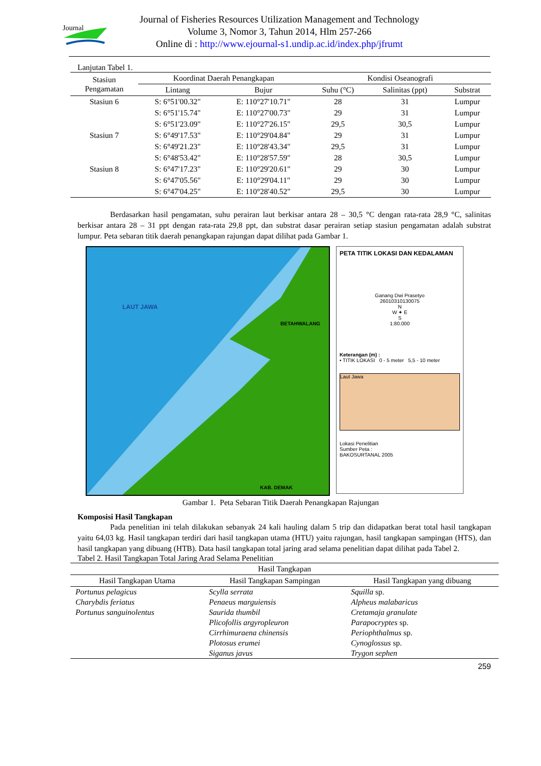Journal
Journal of Fisheries Resources Utilization Management and Technology
Volume 3, Nomor 3, Tahun 2014, Hlm 257-266
Online di : http://www.ejournal-s1.undip.ac.id/index.php/jfrumt
Lanjutan Tabel 1.
| Stasiun Pengamatan | Koordinat Daerah Penangkapan | | Kondisi Oseanografi | | |
| --- | --- | --- | --- | --- | --- |
| | Lintang | Bujur | Suhu (°C) | Salinitas (ppt) | Substrat |
| Stasiun 6 | S: 6°51'00.32" | E: 110°27'10.71" | 28 | 31 | Lumpur |
| | S: 6°51'15.74" | E: 110°27'00.73" | 29 | 31 | Lumpur |
| | S: 6°51'23.09" | E: 110°27'26.15" | 29,5 | 30,5 | Lumpur |
| Stasiun 7 | S: 6°49'17.53" | E: 110°29'04.84" | 29 | 31 | Lumpur |
| | S: 6°49'21.23" | E: 110°28'43.34" | 29,5 | 31 | Lumpur |
| | S: 6°48'53.42" | E: 110°28'57.59" | 28 | 30,5 | Lumpur |
| Stasiun 8 | S: 6°47'17.23" | E: 110°29'20.61" | 29 | 30 | Lumpur |
| | S: 6°47'05.56" | E: 110°29'04.11" | 29 | 30 | Lumpur |
| | S: 6°47'04.25" | E: 110°28'40.52" | 29,5 | 30 | Lumpur |
Berdasarkan hasil pengamatan, suhu perairan laut berkisar antara 28 – 30,5 °C dengan rata-rata 28,9 °C, salinitas berkisar antara 28 – 31 ppt dengan rata-rata 29,8 ppt, dan substrat dasar perairan setiap stasiun pengamatan adalah substrat lumpur. Peta sebaran titik daerah penangkapan rajungan dapat dilihat pada Gambar 1.
LAUT JAWA
BETAHWALANG
KAB. DEMAK
PETA TITIK LOKASI DAN KEDALAMAN
Ganang Dwi Prasetyo
26010310130075
N
W ✦ E
S
1:80.000
Keterangan (m) :
• TITIK LOKASI 0 - 5 meter 5,5 - 10 meter
Laut Jawa
Lokasi Penelitian
Sumber Peta :
BAKOSURTANAL 2005
Gambar 1. Peta Sebaran Titik Daerah Penangkapan Rajungan
Komposisi Hasil Tangkapan
Pada penelitian ini telah dilakukan sebanyak 24 kali hauling dalam 5 trip dan didapatkan berat total hasil tangkapan yaitu 64,03 kg. Hasil tangkapan terdiri dari hasil tangkapan utama (HTU) yaitu rajungan, hasil tangkapan sampingan (HTS), dan hasil tangkapan yang dibuang (HTB). Data hasil tangkapan total jaring arad selama penelitian dapat dilihat pada Tabel 2.
Tabel 2. Hasil Tangkapan Total Jaring Arad Selama Penelitian
| Hasil Tangkapan | | |
| --- | --- | --- |
| Hasil Tangkapan Utama | Hasil Tangkapan Sampingan | Hasil Tangkapan yang dibuang |
| Portunus pelagicus | Scylla serrata | Squilla sp. |
| Charybdis feriatus | Penaeus marguiensis | Alpheus malabaricus |
| Portunus sanguinolentus | Saurida thumbil | Cretamaja granulate |
| | Plicofollis argyropleuron | Parapocryptes sp. |
| | Cirrhimuraena chinensis | Periophthalmus sp. |
| | Plotosus erumei | Cynoglossus sp. |
| | Siganus javus | Trygon sephen |
259